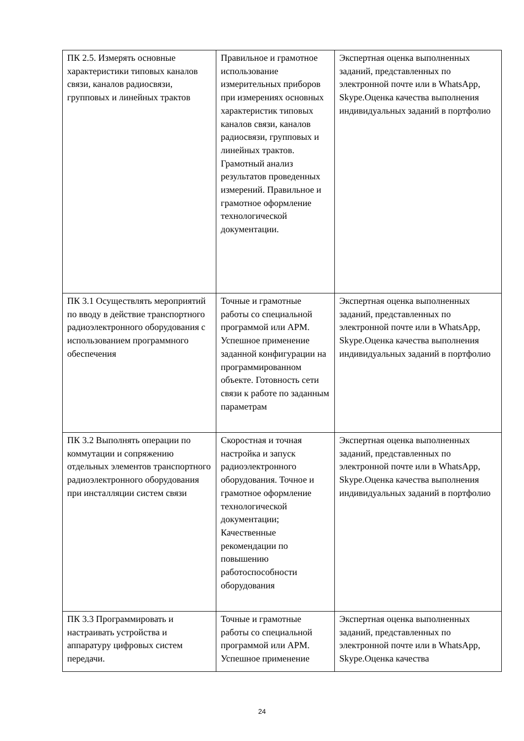| ПК 2.5. Измерять основные характеристики типовых каналов связи, каналов радиосвязи, групповых и линейных трактов | Правильное и грамотное использование измерительных приборов при измерениях основных характеристик типовых каналов связи, каналов радиосвязи, групповых и линейных трактов. Грамотный анализ результатов проведенных измерений. Правильное и грамотное оформление технологической документации. | Экспертная оценка выполненных заданий, представленных по электронной почте или в WhatsApp, Skype.Оценка качества выполнения индивидуальных заданий в портфолио |
| ПК 3.1 Осуществлять мероприятий по вводу в действие транспортного радиоэлектронного оборудования с использованием программного обеспечения | Точные и грамотные работы со специальной программой или АРМ. Успешное применение заданной конфигурации на программированном объекте. Готовность сети связи к работе по заданным параметрам | Экспертная оценка выполненных заданий, представленных по электронной почте или в WhatsApp, Skype.Оценка качества выполнения индивидуальных заданий в портфолио |
| ПК 3.2 Выполнять операции по коммутации и сопряжению отдельных элементов транспортного радиоэлектронного оборудования при инсталляции систем связи | Скоростная и точная настройка и запуск радиоэлектронного оборудования. Точное и грамотное оформление технологической документации; Качественные рекомендации по повышению работоспособности оборудования | Экспертная оценка выполненных заданий, представленных по электронной почте или в WhatsApp, Skype.Оценка качества выполнения индивидуальных заданий в портфолио |
| ПК 3.3 Программировать и настраивать устройства и аппаратуру цифровых систем передачи. | Точные и грамотные работы со специальной программой или АРМ. Успешное применение | Экспертная оценка выполненных заданий, представленных по электронной почте или в WhatsApp, Skype.Оценка качества |
24